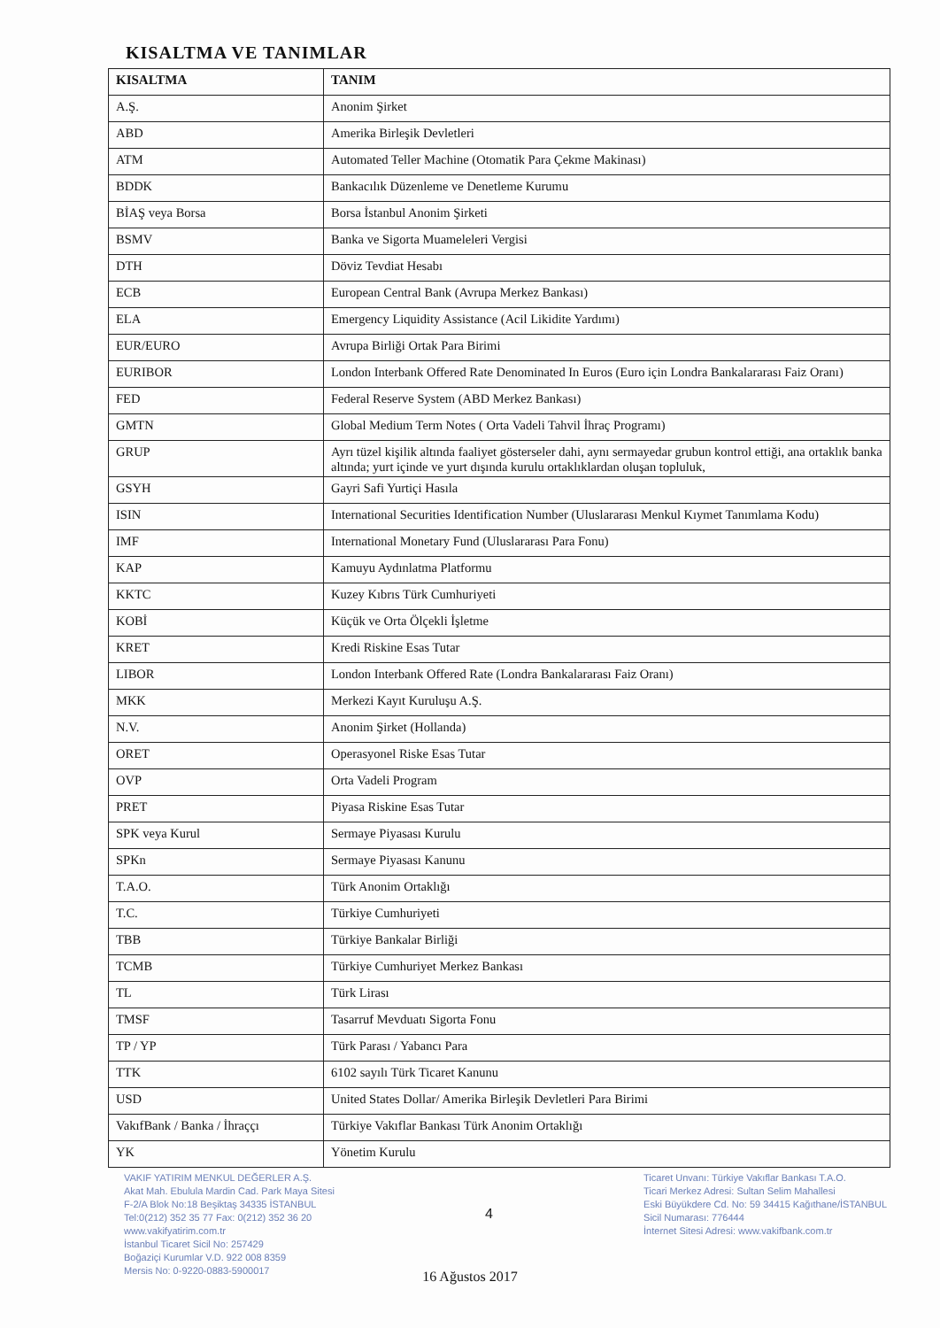KISALTMA VE TANIMLAR
| KISALTMA | TANIM |
| --- | --- |
| A.Ş. | Anonim Şirket |
| ABD | Amerika Birleşik Devletleri |
| ATM | Automated Teller Machine (Otomatik Para Çekme Makinası) |
| BDDK | Bankacılık Düzenleme ve Denetleme Kurumu |
| BİAŞ veya Borsa | Borsa İstanbul Anonim Şirketi |
| BSMV | Banka ve Sigorta Muameleleri Vergisi |
| DTH | Döviz Tevdiat Hesabı |
| ECB | European Central Bank (Avrupa Merkez Bankası) |
| ELA | Emergency Liquidity Assistance (Acil Likidite Yardımı) |
| EUR/EURO | Avrupa Birliği Ortak Para Birimi |
| EURIBOR | London Interbank Offered Rate Denominated In Euros (Euro için Londra Bankalararası Faiz Oranı) |
| FED | Federal Reserve System (ABD Merkez Bankası) |
| GMTN | Global Medium Term Notes ( Orta Vadeli Tahvil İhraç Programı) |
| GRUP | Ayrı tüzel kişilik altında faaliyet gösterseler dahi, aynı sermayedar grubun kontrol ettiği, ana ortaklık banka altında; yurt içinde ve yurt dışında kurulu ortaklıklardan oluşan topluluk, |
| GSYH | Gayri Safi Yurtiçi Hasıla |
| ISIN | International Securities Identification Number (Uluslararası Menkul Kıymet Tanımlama Kodu) |
| IMF | International Monetary Fund (Uluslararası Para Fonu) |
| KAP | Kamuyu Aydınlatma Platformu |
| KKTC | Kuzey Kıbrıs Türk Cumhuriyeti |
| KOBİ | Küçük ve Orta Ölçekli İşletme |
| KRET | Kredi Riskine Esas Tutar |
| LIBOR | London Interbank Offered Rate (Londra Bankalararası Faiz Oranı) |
| MKK | Merkezi Kayıt Kuruluşu A.Ş. |
| N.V. | Anonim Şirket (Hollanda) |
| ORET | Operasyonel Riske Esas Tutar |
| OVP | Orta Vadeli Program |
| PRET | Piyasa Riskine Esas Tutar |
| SPK veya Kurul | Sermaye Piyasası Kurulu |
| SPKn | Sermaye Piyasası Kanunu |
| T.A.O. | Türk Anonim Ortaklığı |
| T.C. | Türkiye Cumhuriyeti |
| TBB | Türkiye Bankalar Birliği |
| TCMB | Türkiye Cumhuriyet Merkez Bankası |
| TL | Türk Lirası |
| TMSF | Tasarruf Mevduatı Sigorta Fonu |
| TP / YP | Türk Parası / Yabancı Para |
| TTK | 6102 sayılı Türk Ticaret Kanunu |
| USD | United States Dollar/ Amerika Birleşik Devletleri Para Birimi |
| VakıfBank / Banka / İhraççı | Türkiye Vakıflar Bankası Türk Anonim Ortaklığı |
| YK | Yönetim Kurulu |
VAKIF YATIRIM MENKUL DEĞERLER A.Ş.
Akat Mah. Ebulula Mardin Cad. Park Maya Sitesi
F-2/A Blok No:18 Beşiktaş 34335 İSTANBUL
Tel:0(212) 352 35 77 Fax: 0(212) 352 36 20
www.vakifyatirim.com.tr
İstanbul Ticaret Sicil No: 257429
Boğaziçi Kurumlar V.D. 922 008 8359
Mersis No: 0-9220-0883-5900017
4
Ticaret Unvanı: Türkiye Vakıflar Bankası T.A.O.
Ticari Merkez Adresi: Sultan Selim Mahallesi
Eski Büyükdere Cd. No: 59 34415 Kağıthane/İSTANBUL
Sicil Numarası: 776444
İnternet Sitesi Adresi: www.vakifbank.com.tr
16 Ağustos 2017